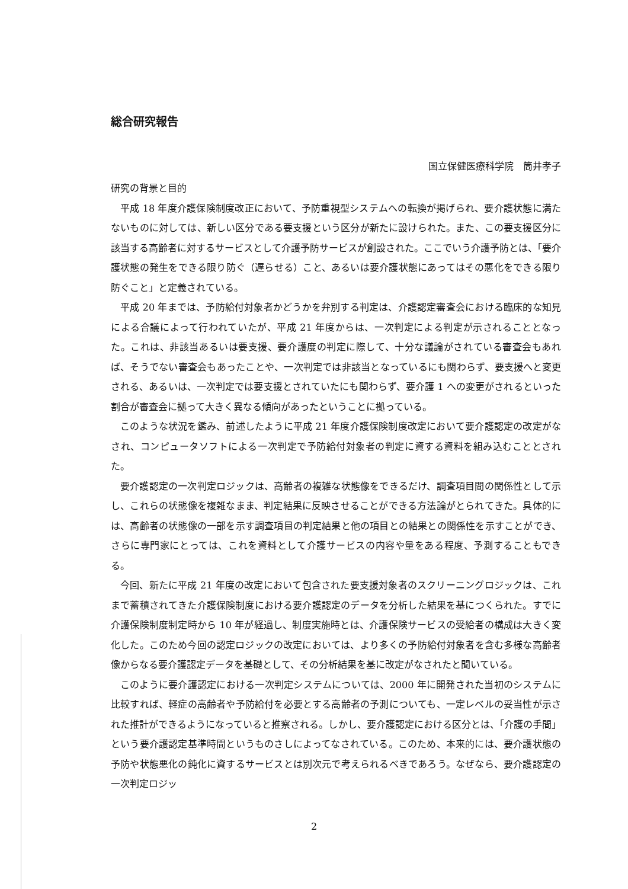総合研究報告
国立保健医療科学院　筒井孝子
研究の背景と目的
平成 18 年度介護保険制度改正において、予防重視型システムへの転換が掲げられ、要介護状態に満たないものに対しては、新しい区分である要支援という区分が新たに設けられた。また、この要支援区分に該当する高齢者に対するサービスとして介護予防サービスが創設された。ここでいう介護予防とは、「要介護状態の発生をできる限り防ぐ（遅らせる）こと、あるいは要介護状態にあってはその悪化をできる限り防ぐこと」と定義されている。
平成 20 年までは、予防給付対象者かどうかを弁別する判定は、介護認定審査会における臨床的な知見による合議によって行われていたが、平成 21 年度からは、一次判定による判定が示されることとなった。これは、非該当あるいは要支援、要介護度の判定に際して、十分な議論がされている審査会もあれば、そうでない審査会もあったことや、一次判定では非該当となっているにも関わらず、要支援へと変更される、あるいは、一次判定では要支援とされていたにも関わらず、要介護 1 への変更がされるといった割合が審査会に拠って大きく異なる傾向があったということに拠っている。
このような状況を鑑み、前述したように平成 21 年度介護保険制度改定において要介護認定の改定がなされ、コンピュータソフトによる一次判定で予防給付対象者の判定に資する資料を組み込むこととされた。
要介護認定の一次判定ロジックは、高齢者の複雑な状態像をできるだけ、調査項目間の関係性として示し、これらの状態像を複雑なまま、判定結果に反映させることができる方法論がとられてきた。具体的には、高齢者の状態像の一部を示す調査項目の判定結果と他の項目との結果との関係性を示すことができ、さらに専門家にとっては、これを資料として介護サービスの内容や量をある程度、予測することもできる。
今回、新たに平成 21 年度の改定において包含された要支援対象者のスクリーニングロジックは、これまで蓄積されてきた介護保険制度における要介護認定のデータを分析した結果を基につくられた。すでに介護保険制度制定時から 10 年が経過し、制度実施時とは、介護保険サービスの受給者の構成は大きく変化した。このため今回の認定ロジックの改定においては、より多くの予防給付対象者を含む多様な高齢者像からなる要介護認定データを基礎として、その分析結果を基に改定がなされたと聞いている。
このように要介護認定における一次判定システムについては、2000 年に開発された当初のシステムに比較すれば、軽症の高齢者や予防給付を必要とする高齢者の予測についても、一定レベルの妥当性が示された推計ができるようになっていると推察される。しかし、要介護認定における区分とは、「介護の手間」という要介護認定基準時間というものさしによってなされている。このため、本来的には、要介護状態の予防や状態悪化の鈍化に資するサービスとは別次元で考えられるべきであろう。なぜなら、要介護認定の一次判定ロジッ
2